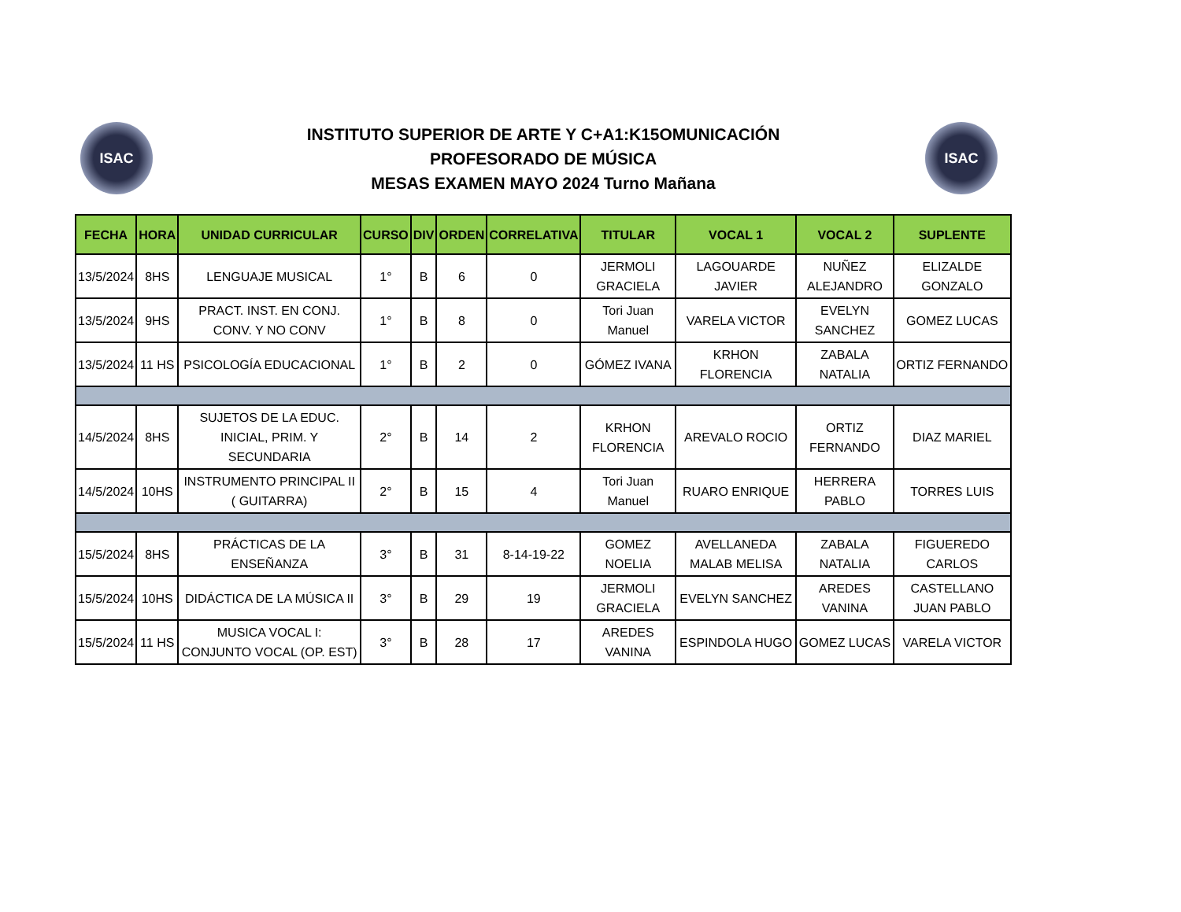ISAC ISAC
INSTITUTO SUPERIOR DE ARTE Y C+A1:K15OMUNICACIÓN
PROFESORADO DE MÚSICA
MESAS EXAMEN MAYO 2024 Turno Mañana
| FECHA | HORA | UNIDAD CURRICULAR | CURSO | DIV | ORDEN | CORRELATIVA | TITULAR | VOCAL 1 | VOCAL 2 | SUPLENTE |
| --- | --- | --- | --- | --- | --- | --- | --- | --- | --- | --- |
| 13/5/2024 | 8HS | LENGUAJE MUSICAL | 1° | B | 6 | 0 | JERMOLI GRACIELA | LAGOUARDE JAVIER | NUÑEZ ALEJANDRO | ELIZALDE GONZALO |
| 13/5/2024 | 9HS | PRACT. INST. EN CONJ. CONV. Y NO CONV | 1° | B | 8 | 0 | Tori Juan Manuel | VARELA VICTOR | EVELYN SANCHEZ | GOMEZ LUCAS |
| 13/5/2024 | 11 HS | PSICOLOGÍA EDUCACIONAL | 1° | B | 2 | 0 | GÓMEZ IVANA | KRHON FLORENCIA | ZABALA NATALIA | ORTIZ FERNANDO |
| 14/5/2024 | 8HS | SUJETOS DE LA EDUC. INICIAL, PRIM. Y SECUNDARIA | 2° | B | 14 | 2 | KRHON FLORENCIA | AREVALO ROCIO | ORTIZ FERNANDO | DIAZ MARIEL |
| 14/5/2024 | 10HS | INSTRUMENTO PRINCIPAL II ( GUITARRA) | 2° | B | 15 | 4 | Tori Juan Manuel | RUARO ENRIQUE | HERRERA PABLO | TORRES LUIS |
| 15/5/2024 | 8HS | PRÁCTICAS DE LA ENSEÑANZA | 3° | B | 31 | 8-14-19-22 | GOMEZ NOELIA | AVELLANEDA MALAB MELISA | ZABALA NATALIA | FIGUEREDO CARLOS |
| 15/5/2024 | 10HS | DIDÁCTICA DE LA MÚSICA II | 3° | B | 29 | 19 | JERMOLI GRACIELA | EVELYN SANCHEZ | AREDES VANINA | CASTELLANO JUAN PABLO |
| 15/5/2024 | 11 HS | MUSICA VOCAL I: CONJUNTO VOCAL (OP. EST) | 3° | B | 28 | 17 | AREDES VANINA | ESPINDOLA HUGO | GOMEZ LUCAS | VARELA VICTOR |